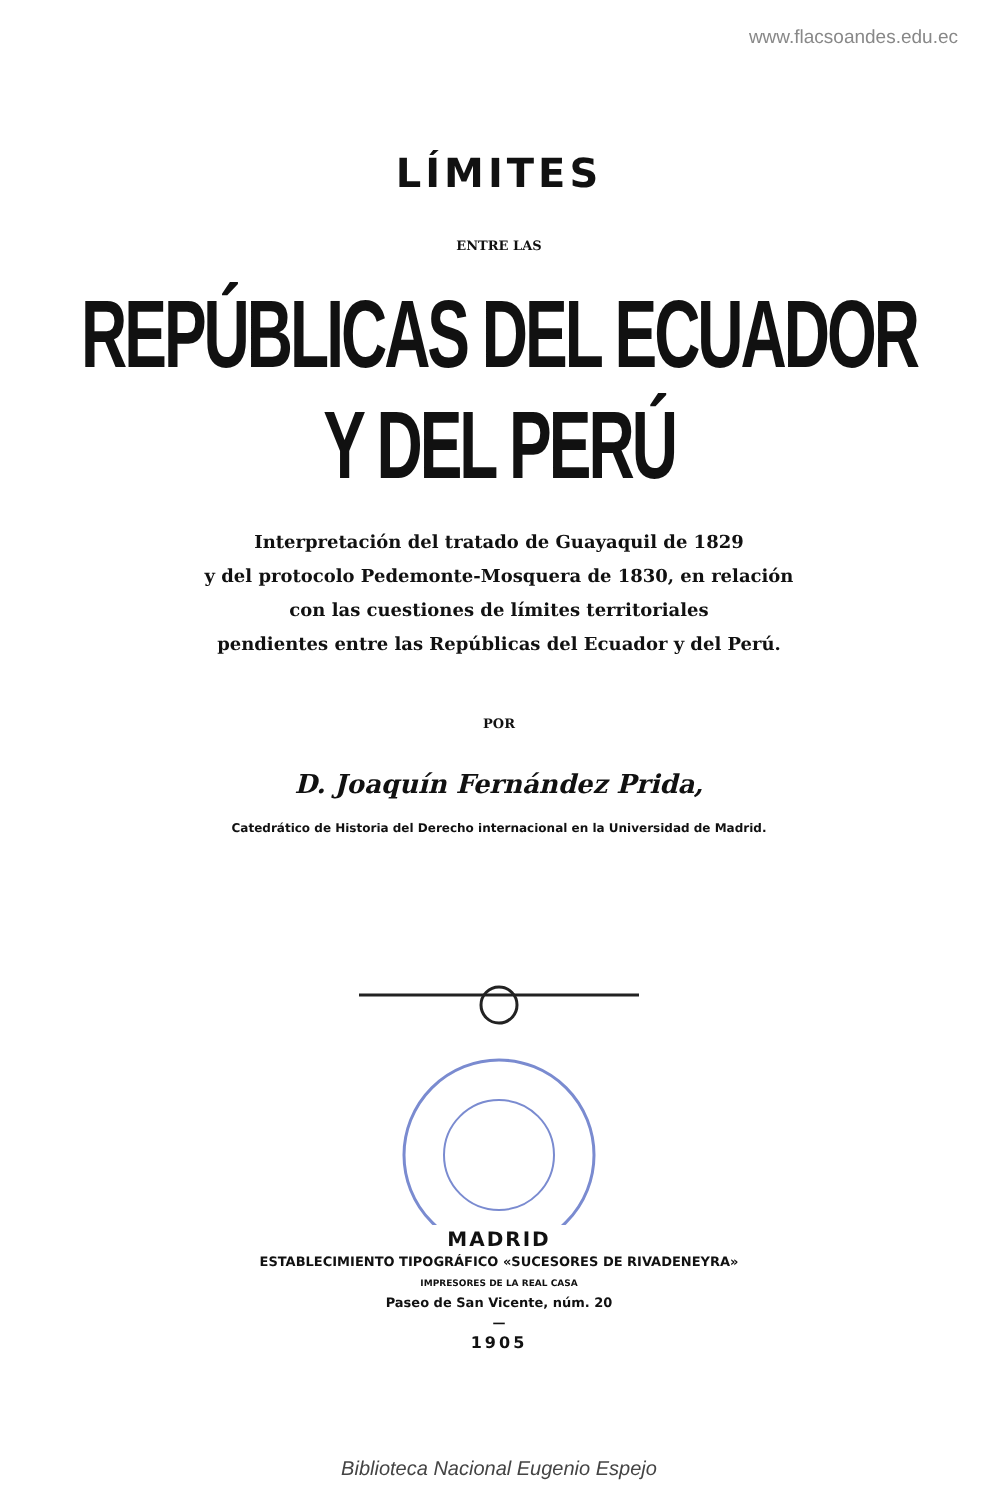www.flacsoandes.edu.ec
LÍMITES
ENTRE LAS
REPÚBLICAS DEL ECUADOR Y DEL PERÚ
Interpretación del tratado de Guayaquil de 1829
y del protocolo Pedemonte-Mosquera de 1830, en relación
con las cuestiones de límites territoriales
pendientes entre las Repúblicas del Ecuador y del Perú.
POR
D. Joaquín Fernández Prida,
Catedrático de Historia del Derecho internacional en la Universidad de Madrid.
MADRID
ESTABLECIMIENTO TIPOGRÁFICO «SUCESORES DE RIVADENEYRA»
IMPRESORES DE LA REAL CASA
Paseo de San Vicente, núm. 20
—
1905
Biblioteca Nacional Eugenio Espejo